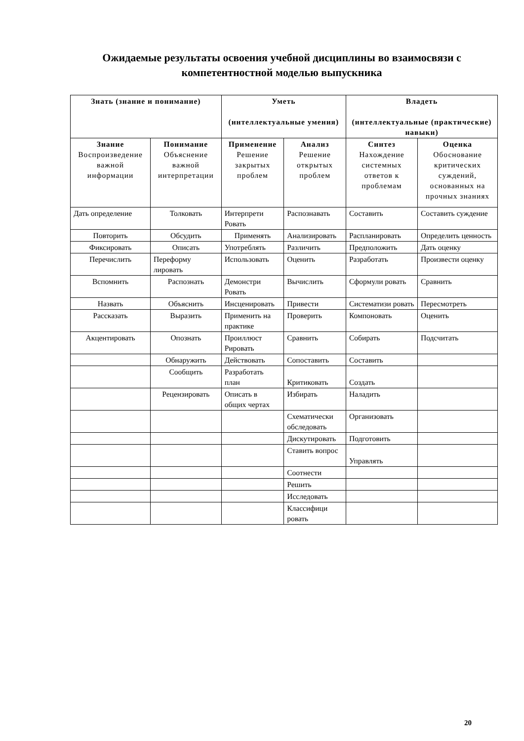Ожидаемые результаты освоения учебной дисциплины во взаимосвязи с компетентностной моделью выпускника
| Знать (знание и понимание) | | Уметь (интеллектуальные умения) | | Владеть (интеллектуальные (практические) навыки) | |
| --- | --- | --- | --- | --- | --- |
| Знание Воспроизведение важной информации | Понимание Объяснение важной интерпретации | Применение Решение закрытых проблем | Анализ Решение открытых проблем | Синтез Нахождение системных ответов к проблемам | Оценка Обоснование критических суждений, основанных на прочных знаниях |
| Дать определение | Толковать | Интерпрети Ровать | Распознавать | Составить | Составить суждение |
| Повторить | Обсудить | Применять | Анализировать | Распланировать | Определить ценность |
| Фиксировать | Описать | Употреблять | Различить | Предположить | Дать оценку |
| Перечислить | Переформу лировать | Использовать | Оценить | Разработать | Произвести оценку |
| Вспомнить | Распознать | Демонстри Ровать | Вычислить | Сформули ровать | Сравнить |
| Назвать | Объяснить | Инсценировать | Привести | Систематизи ровать | Пересмотреть |
| Рассказать | Выразить | Применить на практике | Проверить | Компоновать | Оценить |
| Акцентировать | Опознать | Проиллюст Рировать | Сравнить | Собирать | Подсчитать |
| | Обнаружить | Действовать | Сопоставить | Составить | |
| | Сообщить | Разработать план | Критиковать | Создать | |
| | Рецензировать | Описать в общих чертах | Избирать | Наладить | |
| | | | Схематически обследовать | Организовать | |
| | | | Дискутировать | Подготовить | |
| | | | Ставить вопрос | Управлять | |
| | | | Соотнести | | |
| | | | Решить | | |
| | | | Исследовать | | |
| | | | Классифици ровать | | |
20